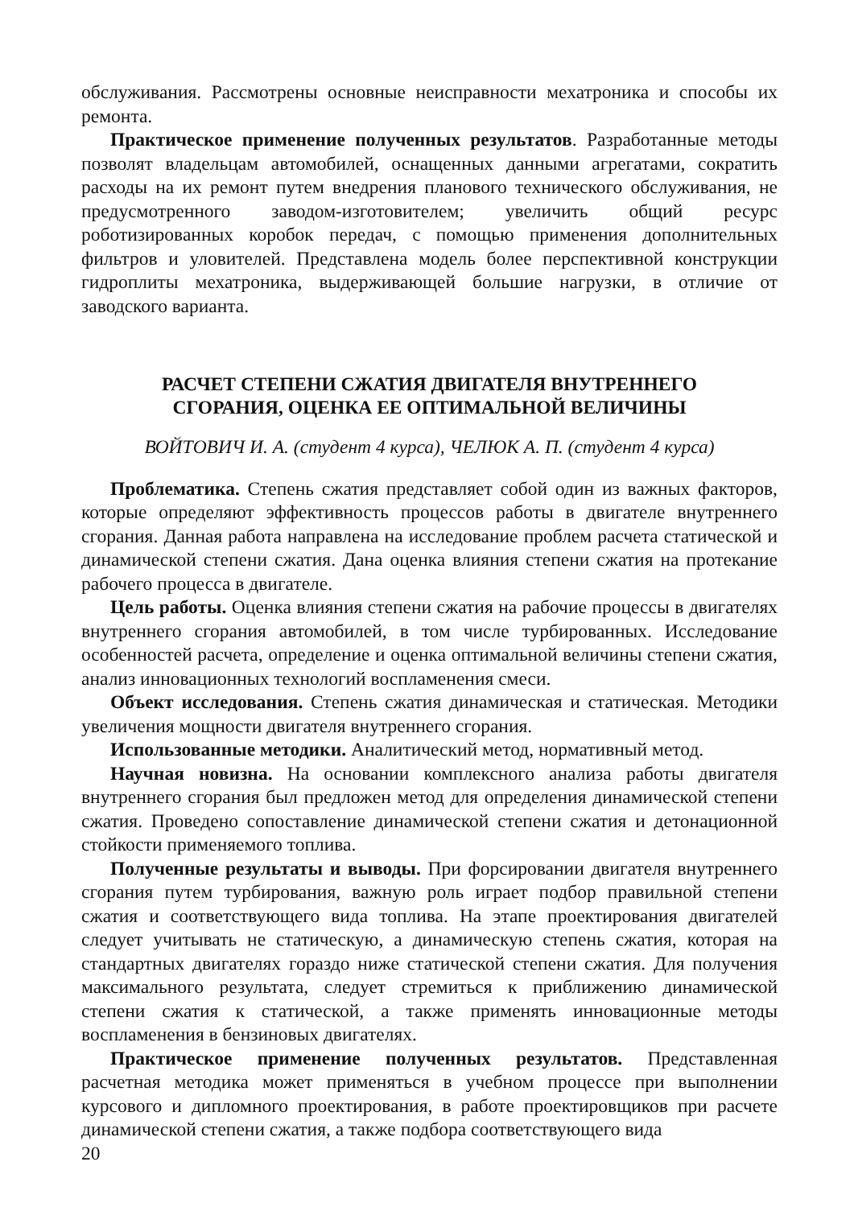обслуживания. Рассмотрены основные неисправности мехатроника и способы их ремонта.
Практическое применение полученных результатов. Разработанные методы позволят владельцам автомобилей, оснащенных данными агрегатами, сократить расходы на их ремонт путем внедрения планового технического обслуживания, не предусмотренного заводом-изготовителем; увеличить общий ресурс роботизированных коробок передач, с помощью применения дополнительных фильтров и уловителей. Представлена модель более перспективной конструкции гидроплиты мехатроника, выдерживающей большие нагрузки, в отличие от заводского варианта.
РАСЧЕТ СТЕПЕНИ СЖАТИЯ ДВИГАТЕЛЯ ВНУТРЕННЕГО
СГОРАНИЯ, ОЦЕНКА ЕЕ ОПТИМАЛЬНОЙ ВЕЛИЧИНЫ
ВОЙТОВИЧ И. А. (студент 4 курса), ЧЕЛЮК А. П. (студент 4 курса)
Проблематика. Степень сжатия представляет собой один из важных факторов, которые определяют эффективность процессов работы в двигателе внутреннего сгорания. Данная работа направлена на исследование проблем расчета статической и динамической степени сжатия. Дана оценка влияния степени сжатия на протекание рабочего процесса в двигателе.
Цель работы. Оценка влияния степени сжатия на рабочие процессы в двигателях внутреннего сгорания автомобилей, в том числе турбированных. Исследование особенностей расчета, определение и оценка оптимальной величины степени сжатия, анализ инновационных технологий воспламенения смеси.
Объект исследования. Степень сжатия динамическая и статическая. Методики увеличения мощности двигателя внутреннего сгорания.
Использованные методики. Аналитический метод, нормативный метод.
Научная новизна. На основании комплексного анализа работы двигателя внутреннего сгорания был предложен метод для определения динамической степени сжатия. Проведено сопоставление динамической степени сжатия и детонационной стойкости применяемого топлива.
Полученные результаты и выводы. При форсировании двигателя внутреннего сгорания путем турбирования, важную роль играет подбор правильной степени сжатия и соответствующего вида топлива. На этапе проектирования двигателей следует учитывать не статическую, а динамическую степень сжатия, которая на стандартных двигателях гораздо ниже статической степени сжатия. Для получения максимального результата, следует стремиться к приближению динамической степени сжатия к статической, а также применять инновационные методы воспламенения в бензиновых двигателях.
Практическое применение полученных результатов. Представленная расчетная методика может применяться в учебном процессе при выполнении курсового и дипломного проектирования, в работе проектировщиков при расчете динамической степени сжатия, а также подбора соответствующего вида
20